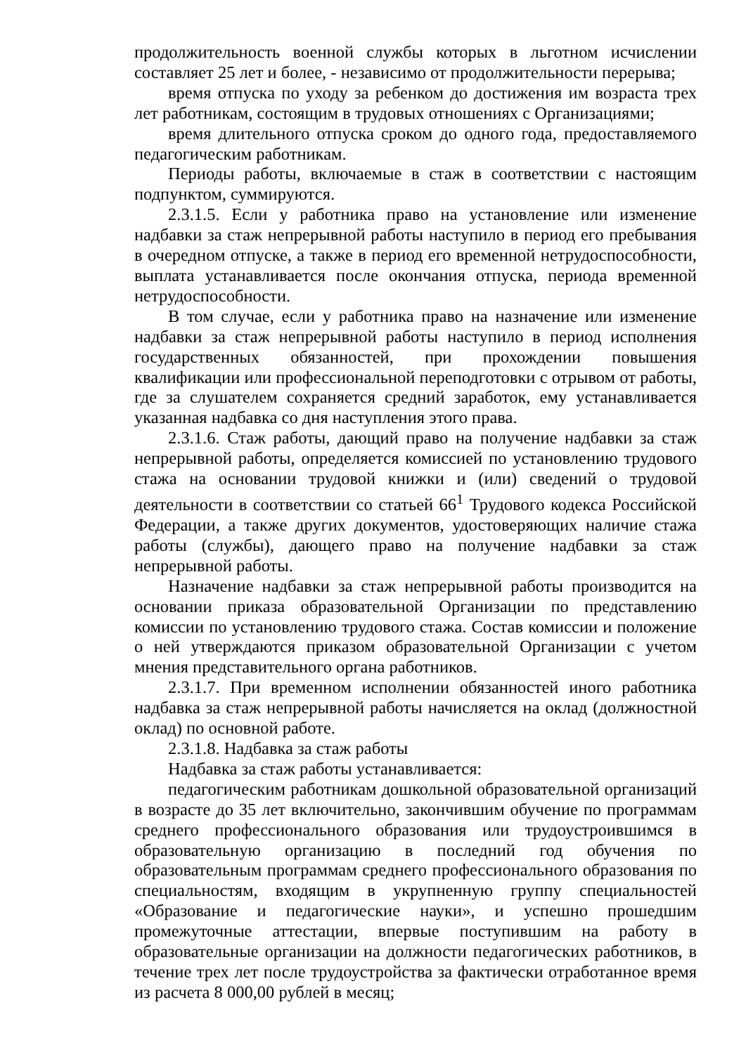продолжительность военной службы которых в льготном исчислении составляет 25 лет и более, - независимо от продолжительности перерыва;
время отпуска по уходу за ребенком до достижения им возраста трех лет работникам, состоящим в трудовых отношениях с Организациями;
время длительного отпуска сроком до одного года, предоставляемого педагогическим работникам.
Периоды работы, включаемые в стаж в соответствии с настоящим подпунктом, суммируются.
2.3.1.5. Если у работника право на установление или изменение надбавки за стаж непрерывной работы наступило в период его пребывания в очередном отпуске, а также в период его временной нетрудоспособности, выплата устанавливается после окончания отпуска, периода временной нетрудоспособности.
В том случае, если у работника право на назначение или изменение надбавки за стаж непрерывной работы наступило в период исполнения государственных обязанностей, при прохождении повышения квалификации или профессиональной переподготовки с отрывом от работы, где за слушателем сохраняется средний заработок, ему устанавливается указанная надбавка со дня наступления этого права.
2.3.1.6. Стаж работы, дающий право на получение надбавки за стаж непрерывной работы, определяется комиссией по установлению трудового стажа на основании трудовой книжки и (или) сведений о трудовой деятельности в соответствии со статьей 66<sup>1</sup> Трудового кодекса Российской Федерации, а также других документов, удостоверяющих наличие стажа работы (службы), дающего право на получение надбавки за стаж непрерывной работы.
Назначение надбавки за стаж непрерывной работы производится на основании приказа образовательной Организации по представлению комиссии по установлению трудового стажа. Состав комиссии и положение о ней утверждаются приказом образовательной Организации с учетом мнения представительного органа работников.
2.3.1.7. При временном исполнении обязанностей иного работника надбавка за стаж непрерывной работы начисляется на оклад (должностной оклад) по основной работе.
2.3.1.8. Надбавка за стаж работы
Надбавка за стаж работы устанавливается:
педагогическим работникам дошкольной образовательной организаций в возрасте до 35 лет включительно, закончившим обучение по программам среднего профессионального образования или трудоустроившимся в образовательную организацию в последний год обучения по образовательным программам среднего профессионального образования по специальностям, входящим в укрупненную группу специальностей «Образование и педагогические науки», и успешно прошедшим промежуточные аттестации, впервые поступившим на работу в образовательные организации на должности педагогических работников, в течение трех лет после трудоустройства за фактически отработанное время из расчета 8 000,00 рублей в месяц;